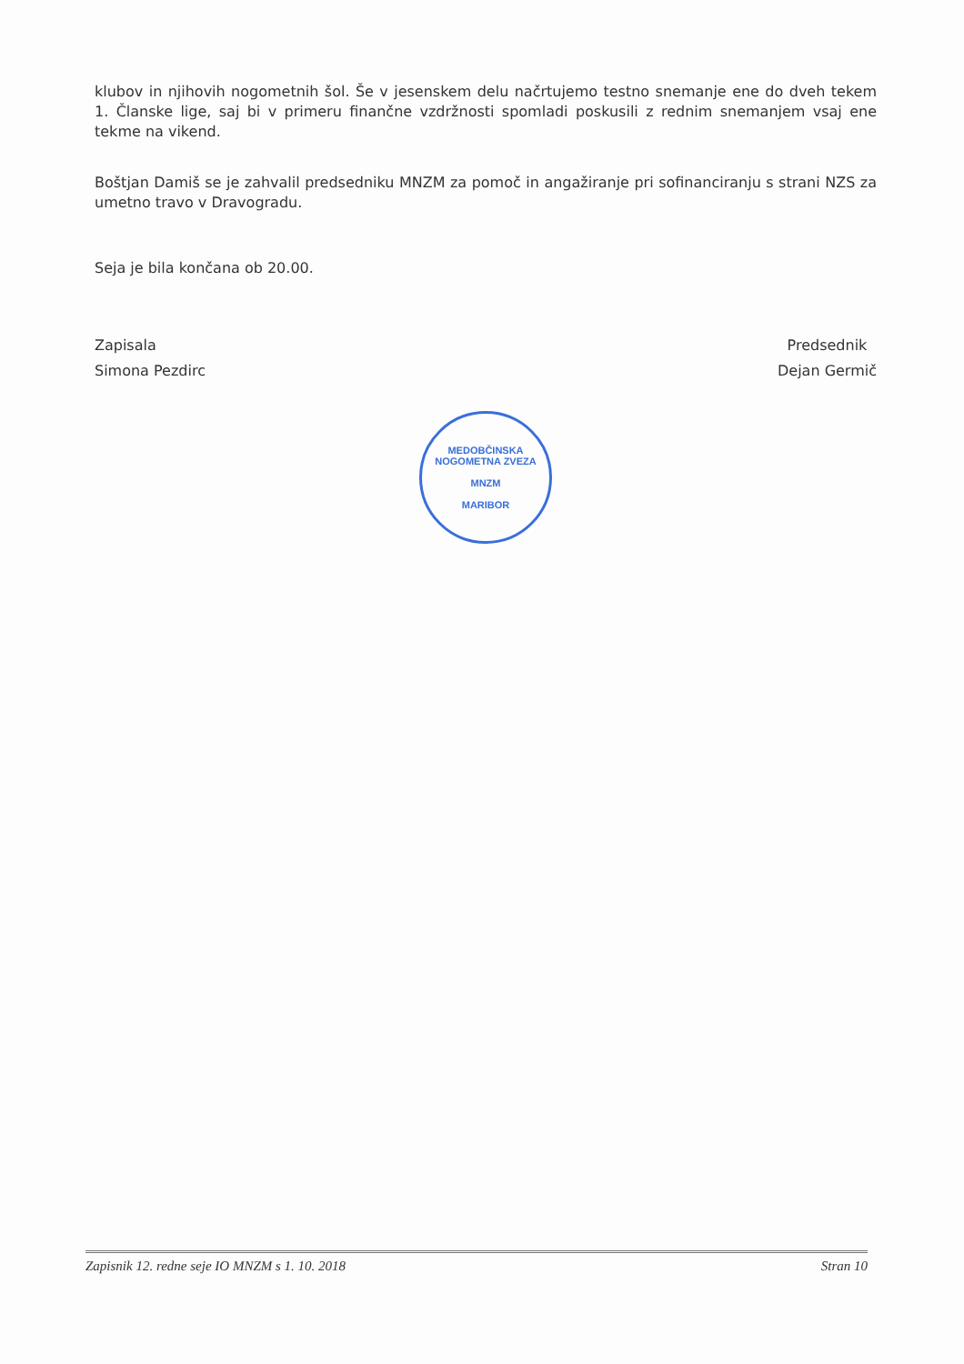klubov in njihovih nogometnih šol. Še v jesenskem delu načrtujemo testno snemanje ene do dveh tekem 1. Članske lige, saj bi v primeru finančne vzdržnosti spomladi poskusili z rednim snemanjem vsaj ene tekme na vikend.
Boštjan Damiš se je zahvalil predsedniku MNZM za pomoč in angažiranje pri sofinanciranju s strani NZS za umetno travo v Dravogradu.
Seja je bila končana ob 20.00.
Zapisala
Simona Pezdirc
Predsednik
Dejan Germič
MEDOBČINSKA NOGOMETNA ZVEZA
MNZM
MARIBOR
Zapisnik 12. redne seje IO MNZM s 1. 10. 2018 Stran 10